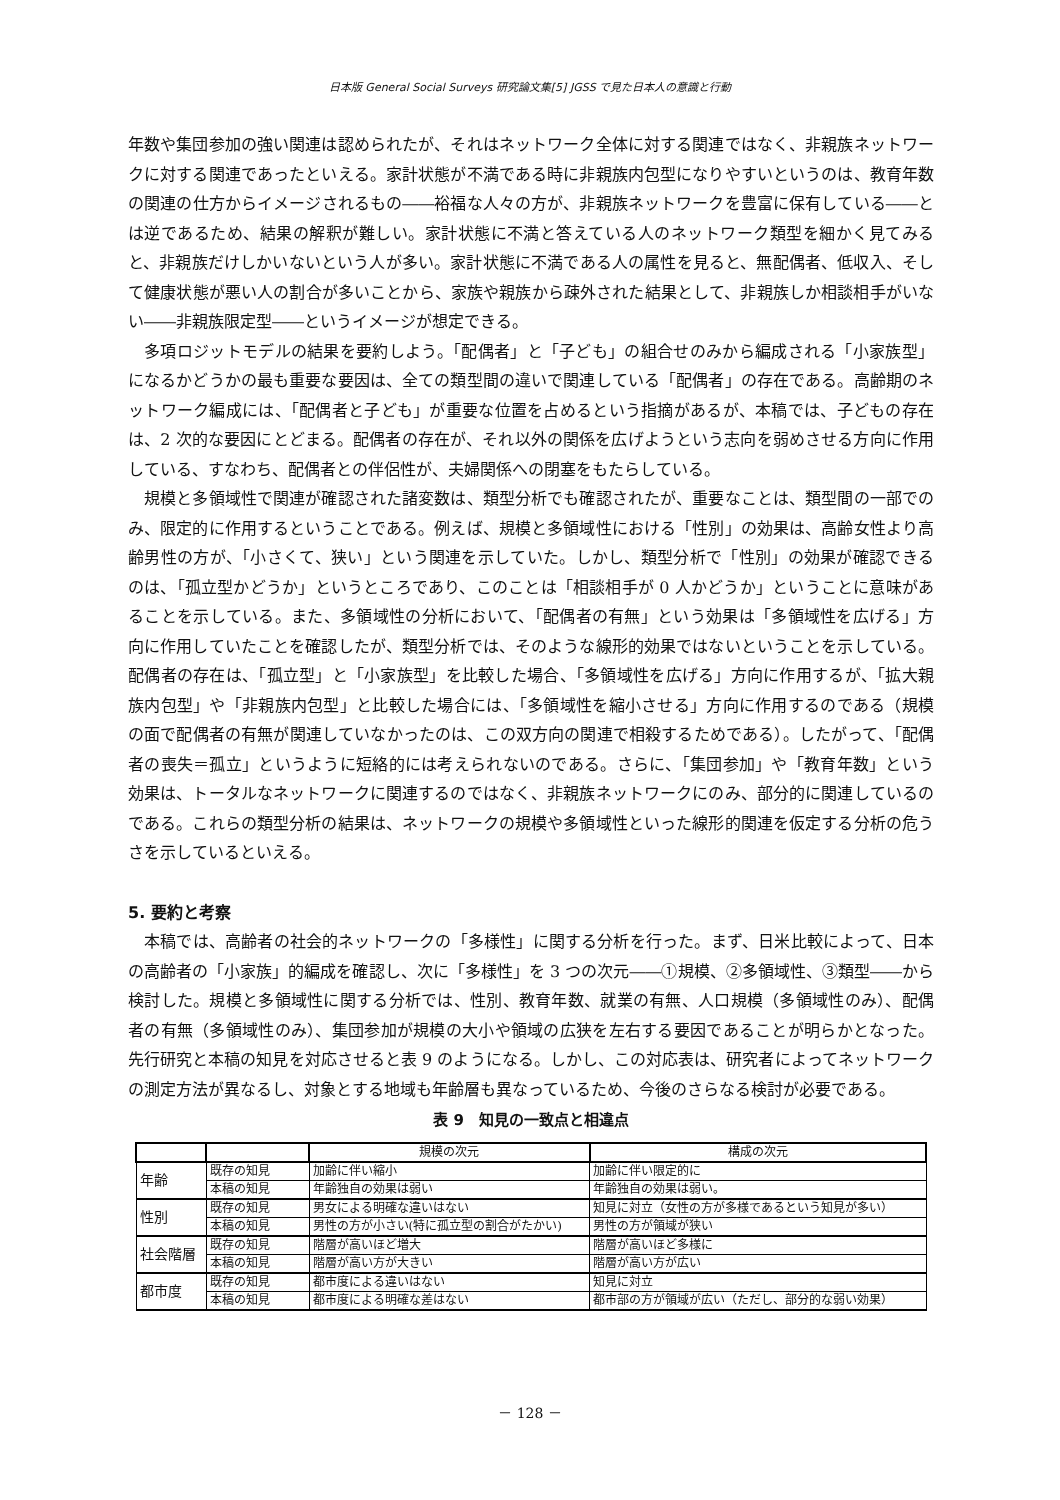日本版 General Social Surveys 研究論文集[5] JGSS で見た日本人の意識と行動
年数や集団参加の強い関連は認められたが、それはネットワーク全体に対する関連ではなく、非親族ネットワークに対する関連であったといえる。家計状態が不満である時に非親族内包型になりやすいというのは、教育年数の関連の仕方からイメージされるもの――裕福な人々の方が、非親族ネットワークを豊富に保有している――とは逆であるため、結果の解釈が難しい。家計状態に不満と答えている人のネットワーク類型を細かく見てみると、非親族だけしかいないという人が多い。家計状態に不満である人の属性を見ると、無配偶者、低収入、そして健康状態が悪い人の割合が多いことから、家族や親族から疎外された結果として、非親族しか相談相手がいない――非親族限定型――というイメージが想定できる。
多項ロジットモデルの結果を要約しよう。「配偶者」と「子ども」の組合せのみから編成される「小家族型」になるかどうかの最も重要な要因は、全ての類型間の違いで関連している「配偶者」の存在である。高齢期のネットワーク編成には、「配偶者と子ども」が重要な位置を占めるという指摘があるが、本稿では、子どもの存在は、2 次的な要因にとどまる。配偶者の存在が、それ以外の関係を広げようという志向を弱めさせる方向に作用している、すなわち、配偶者との伴侶性が、夫婦関係への閉塞をもたらしている。
規模と多領域性で関連が確認された諸変数は、類型分析でも確認されたが、重要なことは、類型間の一部でのみ、限定的に作用するということである。例えば、規模と多領域性における「性別」の効果は、高齢女性より高齢男性の方が、「小さくて、狭い」という関連を示していた。しかし、類型分析で「性別」の効果が確認できるのは、「孤立型かどうか」というところであり、このことは「相談相手が 0 人かどうか」ということに意味があることを示している。また、多領域性の分析において、「配偶者の有無」という効果は「多領域性を広げる」方向に作用していたことを確認したが、類型分析では、そのような線形的効果ではないということを示している。配偶者の存在は、「孤立型」と「小家族型」を比較した場合、「多領域性を広げる」方向に作用するが、「拡大親族内包型」や「非親族内包型」と比較した場合には、「多領域性を縮小させる」方向に作用するのである（規模の面で配偶者の有無が関連していなかったのは、この双方向の関連で相殺するためである）。したがって、「配偶者の喪失＝孤立」というように短絡的には考えられないのである。さらに、「集団参加」や「教育年数」という効果は、トータルなネットワークに関連するのではなく、非親族ネットワークにのみ、部分的に関連しているのである。これらの類型分析の結果は、ネットワークの規模や多領域性といった線形的関連を仮定する分析の危うさを示しているといえる。
5. 要約と考察
本稿では、高齢者の社会的ネットワークの「多様性」に関する分析を行った。まず、日米比較によって、日本の高齢者の「小家族」的編成を確認し、次に「多様性」を 3 つの次元――①規模、②多領域性、③類型――から検討した。規模と多領域性に関する分析では、性別、教育年数、就業の有無、人口規模（多領域性のみ）、配偶者の有無（多領域性のみ）、集団参加が規模の大小や領域の広狭を左右する要因であることが明らかとなった。先行研究と本稿の知見を対応させると表 9 のようになる。しかし、この対応表は、研究者によってネットワークの測定方法が異なるし、対象とする地域も年齢層も異なっているため、今後のさらなる検討が必要である。
表 9　知見の一致点と相違点
| | | 規模の次元 | 構成の次元 |
| --- | --- | --- | --- |
| 年齢 | 既存の知見 | 加齢に伴い縮小 | 加齢に伴い限定的に |
| | 本稿の知見 | 年齢独自の効果は弱い | 年齢独自の効果は弱い。 |
| 性別 | 既存の知見 | 男女による明確な違いはない | 知見に対立（女性の方が多様であるという知見が多い） |
| | 本稿の知見 | 男性の方が小さい(特に孤立型の割合がたかい) | 男性の方が領域が狭い |
| 社会階層 | 既存の知見 | 階層が高いほど増大 | 階層が高いほど多様に |
| | 本稿の知見 | 階層が高い方が大きい | 階層が高い方が広い |
| 都市度 | 既存の知見 | 都市度による違いはない | 知見に対立 |
| | 本稿の知見 | 都市度による明確な差はない | 都市部の方が領域が広い（ただし、部分的な弱い効果） |
－ 128 －